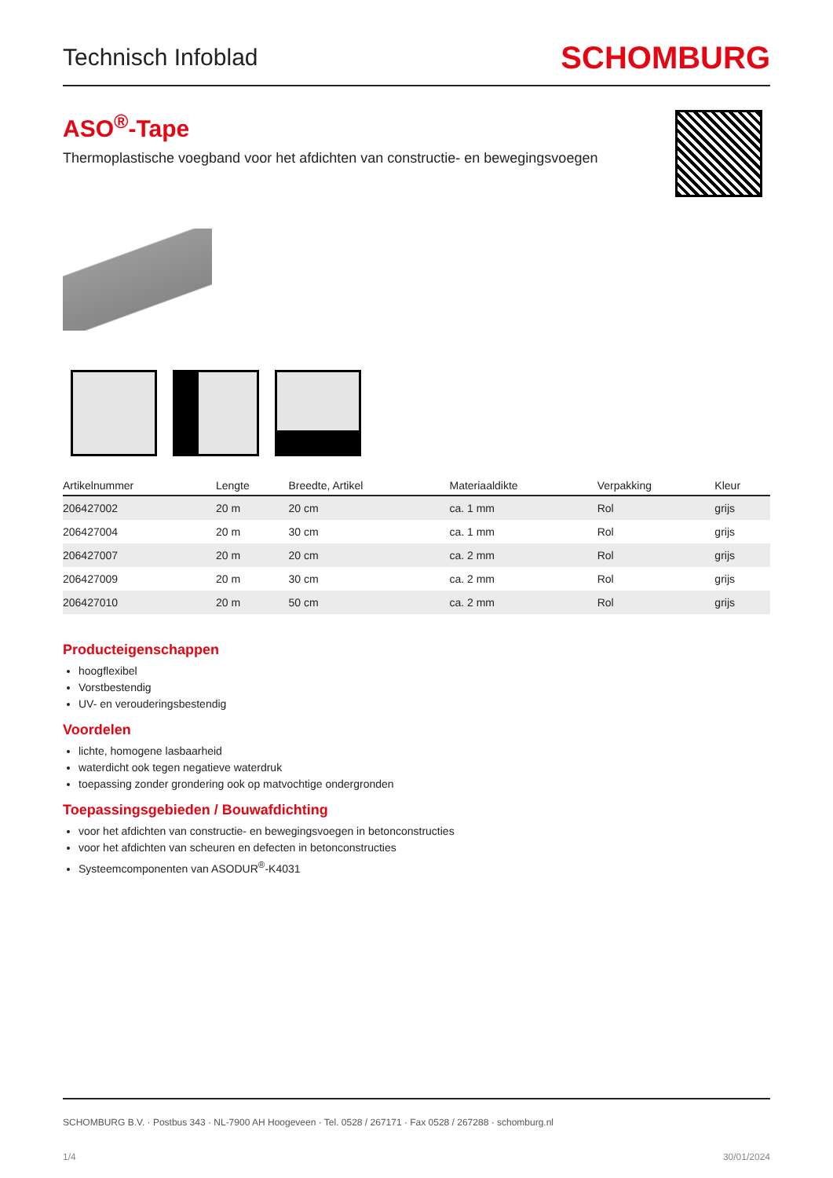Technisch Infoblad
SCHOMBURG
ASO<sup>®</sup>-Tape
Thermoplastische voegband voor het afdichten van constructie- en bewegingsvoegen
| Artikelnummer | Lengte | Breedte, Artikel | Materiaaldikte | Verpakking | Kleur |
| --- | --- | --- | --- | --- | --- |
| 206427002 | 20 m | 20 cm | ca. 1 mm | Rol | grijs |
| 206427004 | 20 m | 30 cm | ca. 1 mm | Rol | grijs |
| 206427007 | 20 m | 20 cm | ca. 2 mm | Rol | grijs |
| 206427009 | 20 m | 30 cm | ca. 2 mm | Rol | grijs |
| 206427010 | 20 m | 50 cm | ca. 2 mm | Rol | grijs |
Producteigenschappen
hoogflexibel
Vorstbestendig
UV- en verouderingsbestendig
Voordelen
lichte, homogene lasbaarheid
waterdicht ook tegen negatieve waterdruk
toepassing zonder grondering ook op matvochtige ondergronden
Toepassingsgebieden / Bouwafdichting
voor het afdichten van constructie- en bewegingsvoegen in betonconstructies
voor het afdichten van scheuren en defecten in betonconstructies
Systeemcomponenten van ASODUR<sup>®</sup>-K4031
SCHOMBURG B.V. · Postbus 343 · NL-7900 AH Hoogeveen · Tel. 0528 / 267171 · Fax 0528 / 267288 · schomburg.nl
1/4 30/01/2024